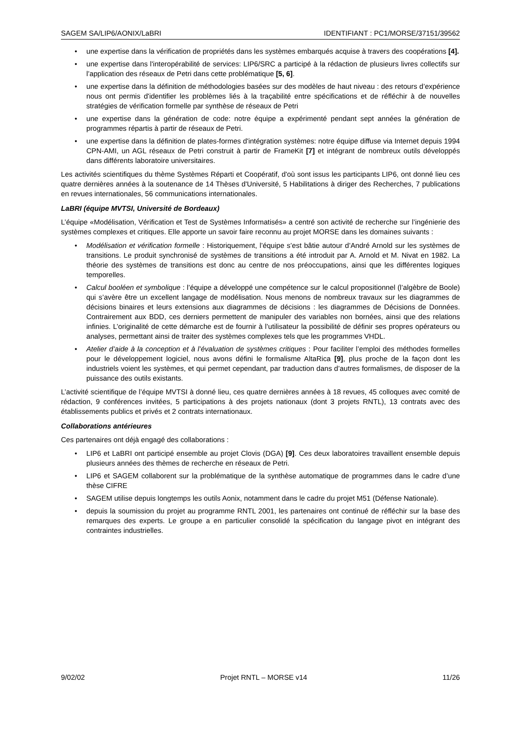SAGEM SA/LIP6/AONIX/LaBRI IDENTIFIANT : PC1/MORSE/37151/39562
• une expertise dans la vérification de propriétés dans les systèmes embarqués acquise à travers des coopérations [4].
• une expertise dans l'interopérabilité de services: LIP6/SRC a participé à la rédaction de plusieurs livres collectifs sur l’application des réseaux de Petri dans cette problématique [5, 6].
• une expertise dans la définition de méthodologies basées sur des modèles de haut niveau : des retours d’expérience nous ont permis d'identifier les problèmes liés à la traçabilité entre spécifications et de réfléchir à de nouvelles stratégies de vérification formelle par synthèse de réseaux de Petri
• une expertise dans la génération de code: notre équipe a expérimenté pendant sept années la génération de programmes répartis à partir de réseaux de Petri.
• une expertise dans la définition de plates-formes d'intégration systèmes: notre équipe diffuse via Internet depuis 1994 CPN-AMI, un AGL réseaux de Petri construit à partir de FrameKit [7] et intégrant de nombreux outils développés dans différents laboratoire universitaires.
Les activités scientifiques du thème Systèmes Réparti et Coopératif, d'où sont issus les participants LIP6, ont donné lieu ces quatre dernières années à la soutenance de 14 Thèses d'Université, 5 Habilitations à diriger des Recherches, 7 publications en revues internationales, 56 communications internationales.
LaBRI (équipe MVTSI, Université de Bordeaux)
L’équipe «Modélisation, Vérification et Test de Systèmes Informatisés» a centré son activité de recherche sur l’ingénierie des systèmes complexes et critiques. Elle apporte un savoir faire reconnu au projet MORSE dans les domaines suivants :
• Modélisation et vérification formelle : Historiquement, l’équipe s’est bâtie autour d’André Arnold sur les systèmes de transitions. Le produit synchronisé de systèmes de transitions a été introduit par A. Arnold et M. Nivat en 1982. La théorie des systèmes de transitions est donc au centre de nos préoccupations, ainsi que les différentes logiques temporelles.
• Calcul booléen et symbolique : l’équipe a développé une compétence sur le calcul propositionnel (l’algèbre de Boole) qui s’avère être un excellent langage de modélisation. Nous menons de nombreux travaux sur les diagrammes de décisions binaires et leurs extensions aux diagrammes de décisions : les diagrammes de Décisions de Données. Contrairement aux BDD, ces derniers permettent de manipuler des variables non bornées, ainsi que des relations infinies. L’originalité de cette démarche est de fournir à l’utilisateur la possibilité de définir ses propres opérateurs ou analyses, permettant ainsi de traiter des systèmes complexes tels que les programmes VHDL.
• Atelier d’aide à la conception et à l’évaluation de systèmes critiques : Pour faciliter l’emploi des méthodes formelles pour le développement logiciel, nous avons défini le formalisme AltaRica [9], plus proche de la façon dont les industriels voient les systèmes, et qui permet cependant, par traduction dans d’autres formalismes, de disposer de la puissance des outils existants.
L’activité scientifique de l’équipe MVTSI à donné lieu, ces quatre dernières années à 18 revues, 45 colloques avec comité de rédaction, 9 conférences invitées, 5 participations à des projets nationaux (dont 3 projets RNTL), 13 contrats avec des établissements publics et privés et 2 contrats internationaux.
Collaborations antérieures
Ces partenaires ont déjà engagé des collaborations :
• LIP6 et LaBRI ont participé ensemble au projet Clovis (DGA) [9]. Ces deux laboratoires travaillent ensemble depuis plusieurs années des thèmes de recherche en réseaux de Petri.
• LIP6 et SAGEM collaborent sur la problématique de la synthèse automatique de programmes dans le cadre d’une thèse CIFRE
• SAGEM utilise depuis longtemps les outils Aonix, notamment dans le cadre du projet M51 (Défense Nationale).
• depuis la soumission du projet au programme RNTL 2001, les partenaires ont continué de réfléchir sur la base des remarques des experts. Le groupe a en particulier consolidé la spécification du langage pivot en intégrant des contraintes industrielles.
9/02/02 Projet RNTL – MORSE v14 11/26